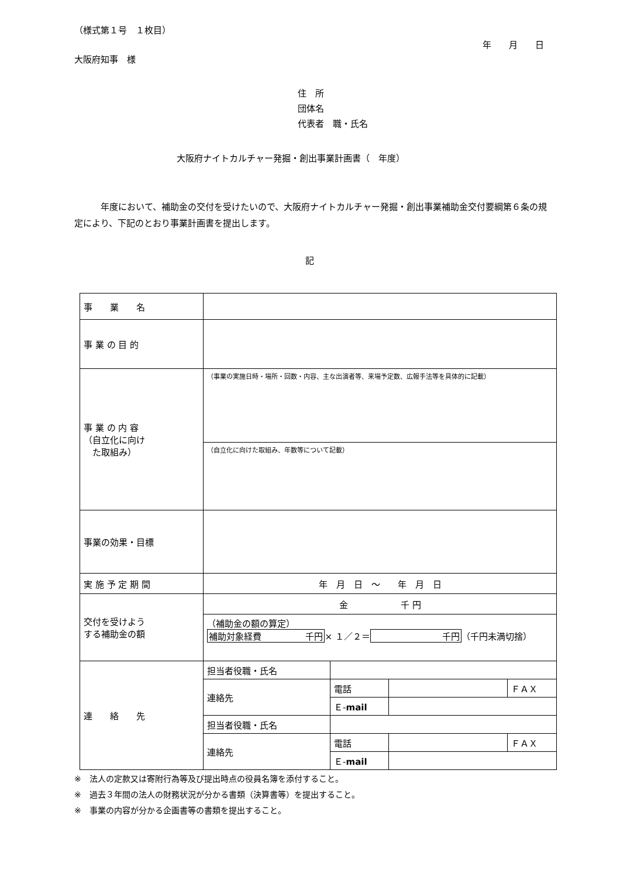（様式第１号　１枚目）
年　　月　　日
大阪府知事　様
住　所
団体名
代表者　職・氏名
大阪府ナイトカルチャー発掘・創出事業計画書（　年度）
　　　年度において、補助金の交付を受けたいので、大阪府ナイトカルチャー発掘・創出事業補助金交付要綱第６条の規定により、下記のとおり事業計画書を提出します。
記
| 事 業 名 | | | | |
| 事 業 の 目 的 | | | | |
| 事 業 の 内 容 （自立化に向け た取組み） | （事業の実施日時・場所・回数・内容、主な出演者等、来場予定数、広報手法等を具体的に記載） | | | |
| | （自立化に向けた取組み、年数等について記載） | | | |
| 事業の効果・目標 | | | | |
| 実 施 予 定 期 間 | 年 月 日 ～ 年 月 日 | | | |
| 交付を受けよう する補助金の額 | 金 千 円 | | | |
| | （補助金の額の算定） 補助対象経費 千円 × １／２＝ 千円 （千円未満切捨） | | | |
| 連 絡 先 | 担当者役職・氏名 | | | |
| | 連絡先 | 電話 | | ＦＡＸ |
| | | Ｅ- mail | | |
| | 担当者役職・氏名 | | | |
| | 連絡先 | 電話 | | ＦＡＸ |
| | | Ｅ- mail | | |
※　法人の定款又は寄附行為等及び提出時点の役員名簿を添付すること。
※　過去３年間の法人の財務状況が分かる書類（決算書等）を提出すること。
※　事業の内容が分かる企画書等の書類を提出すること。